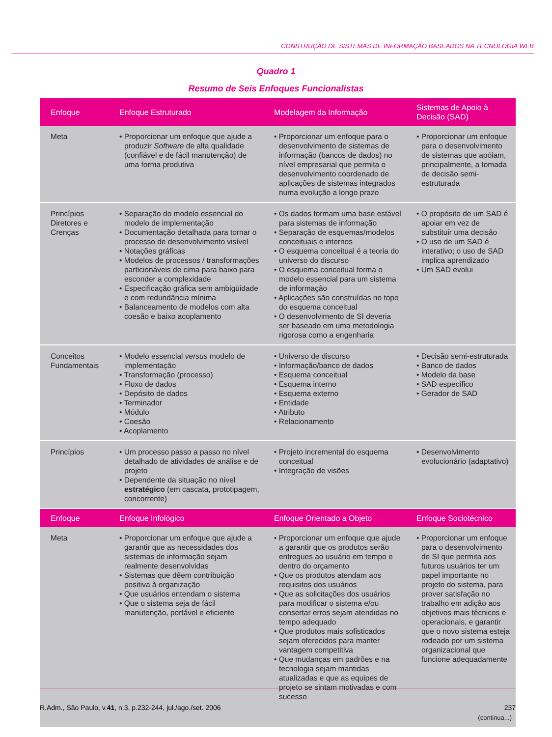CONSTRUÇÃO DE SISTEMAS DE INFORMAÇÃO BASEADOS NA TECNOLOGIA WEB
Quadro 1
Resumo de Seis Enfoques Funcionalistas
| Enfoque | Enfoque Estruturado | Modelagem da Informação | Sistemas de Apoio à Decisão (SAD) |
| --- | --- | --- | --- |
| Meta | • Proporcionar um enfoque que ajude a produzir Software de alta qualidade (confiável e de fácil manutenção) de uma forma produtiva | • Proporcionar um enfoque para o desenvolvimento de sistemas de informação (bancos de dados) no nível empresarial que permita o desenvolvimento coordenado de aplicações de sistemas integrados numa evolução a longo prazo | • Proporcionar um enfoque para o desenvolvimento de sistemas que apóiam, principalmente, a tomada de decisão semi-estruturada |
| Princípios Diretores e Crenças | • Separação do modelo essencial do modelo de implementação • Documentação detalhada para tornar o processo de desenvolvimento visível • Notações gráficas • Modelos de processos / transformações particionáveis de cima para baixo para esconder a complexidade • Especificação gráfica sem ambigüidade e com redundância mínima • Balanceamento de modelos com alta coesão e baixo acoplamento | • Os dados formam uma base estável para sistemas de informação • Separação de esquemas/modelos conceituais e internos • O esquema conceitual é a teoria do universo do discurso • O esquema conceitual forma o modelo essencial para um sistema de informação • Aplicações são construídas no topo do esquema conceitual • O desenvolvimento de SI deveria ser baseado em uma metodologia rigorosa como a engenharia | • O propósito de um SAD é apoiar em vez de substituir uma decisão • O uso de um SAD é interativo; o uso de SAD implica aprendizado • Um SAD evolui |
| Conceitos Fundamentais | • Modelo essencial versus modelo de implementação • Transformação (processo) • Fluxo de dados • Depósito de dados • Terminador • Módulo • Coesão • Acoplamento | • Universo de discurso • Informação/banco de dados • Esquema conceitual • Esquema interno • Esquema externo • Entidade • Atributo • Relacionamento | • Decisão semi-estruturada • Banco de dados • Modelo da base • SAD específico • Gerador de SAD |
| Princípios | • Um processo passo a passo no nível detalhado de atividades de análise e de projeto • Dependente da situação no nível estratégico (em cascata, prototipagem, concorrente) | • Projeto incremental do esquema conceitual • Integração de visões | • Desenvolvimento evolucionário (adaptativo) |
| Enfoque | Enfoque Infológico | Enfoque Orientado a Objeto | Enfoque Sociotécnico |
| Meta | • Proporcionar um enfoque que ajude a garantir que as necessidades dos sistemas de informação sejam realmente desenvolvidas • Sistemas que dêem contribuição positiva à organização • Que usuários entendam o sistema • Que o sistema seja de fácil manutenção, portável e eficiente | • Proporcionar um enfoque que ajude a garantir que os produtos serão entregues ao usuário em tempo e dentro do orçamento • Que os produtos atendam aos requisitos dos usuários • Que as solicitações dos usuários para modificar o sistema e/ou consertar erros sejam atendidas no tempo adequado • Que produtos mais sofisticados sejam oferecidos para manter vantagem competitiva • Que mudanças em padrões e na tecnologia sejam mantidas atualizadas e que as equipes de projeto se sintam motivadas e com sucesso | • Proporcionar um enfoque para o desenvolvimento de SI que permita aos futuros usuários ter um papel importante no projeto do sistema, para prover satisfação no trabalho em adição aos objetivos mais técnicos e operacionais, e garantir que o novo sistema esteja rodeado por um sistema organizacional que funcione adequadamente (continua...) |
R.Adm., São Paulo, v.41, n.3, p.232-244, jul./ago./set. 2006 237